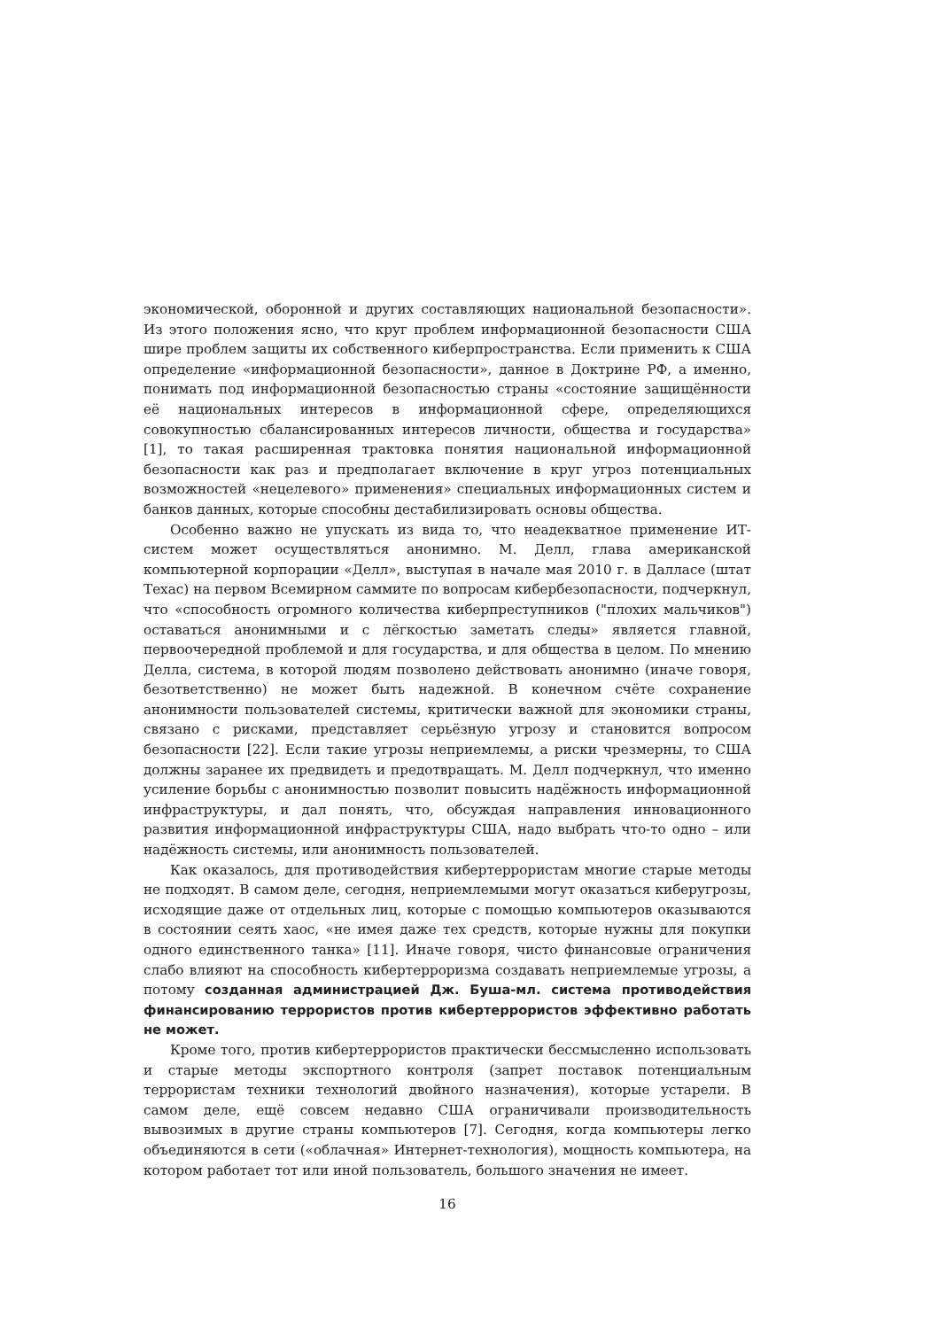экономической, оборонной и других составляющих национальной безопасности». Из этого положения ясно, что круг проблем информационной безопасности США шире проблем защиты их собственного киберпространства. Если применить к США определение «информационной безопасности», данное в Доктрине РФ, а именно, понимать под информационной безопасностью страны «состояние защищённости её национальных интересов в информационной сфере, определяющихся совокупностью сбалансированных интересов личности, общества и государства» [1], то такая расширенная трактовка понятия национальной информационной безопасности как раз и предполагает включение в круг угроз потенциальных возможностей «нецелевого» применения» специальных информационных систем и банков данных, которые способны дестабилизировать основы общества.
Особенно важно не упускать из вида то, что неадекватное применение ИТ-систем может осуществляться анонимно. М. Делл, глава американской компьютерной корпорации «Делл», выступая в начале мая 2010 г. в Далласе (штат Техас) на первом Всемирном саммите по вопросам кибербезопасности, подчеркнул, что «способность огромного количества киберпреступников ("плохих мальчиков") оставаться анонимными и с лёгкостью заметать следы» является главной, первоочередной проблемой и для государства, и для общества в целом. По мнению Делла, система, в которой людям позволено действовать анонимно (иначе говоря, безответственно) не может быть надежной. В конечном счёте сохранение анонимности пользователей системы, критически важной для экономики страны, связано с рисками, представляет серьёзную угрозу и становится вопросом безопасности [22]. Если такие угрозы неприемлемы, а риски чрезмерны, то США должны заранее их предвидеть и предотвращать. М. Делл подчеркнул, что именно усиление борьбы с анонимностью позволит повысить надёжность информационной инфраструктуры, и дал понять, что, обсуждая направления инновационного развития информационной инфраструктуры США, надо выбрать что-то одно – или надёжность системы, или анонимность пользователей.
Как оказалось, для противодействия кибертеррористам многие старые методы не подходят. В самом деле, сегодня, неприемлемыми могут оказаться киберугрозы, исходящие даже от отдельных лиц, которые с помощью компьютеров оказываются в состоянии сеять хаос, «не имея даже тех средств, которые нужны для покупки одного единственного танка» [11]. Иначе говоря, чисто финансовые ограничения слабо влияют на способность кибертерроризма создавать неприемлемые угрозы, а потому созданная администрацией Дж. Буша-мл. система противодействия финансированию террористов против кибертеррористов эффективно работать не может.
Кроме того, против кибертеррористов практически бессмысленно использовать и старые методы экспортного контроля (запрет поставок потенциальным террористам техники технологий двойного назначения), которые устарели. В самом деле, ещё совсем недавно США ограничивали производительность вывозимых в другие страны компьютеров [7]. Сегодня, когда компьютеры легко объединяются в сети («облачная» Интернет-технология), мощность компьютера, на котором работает тот или иной пользователь, большого значения не имеет.
16